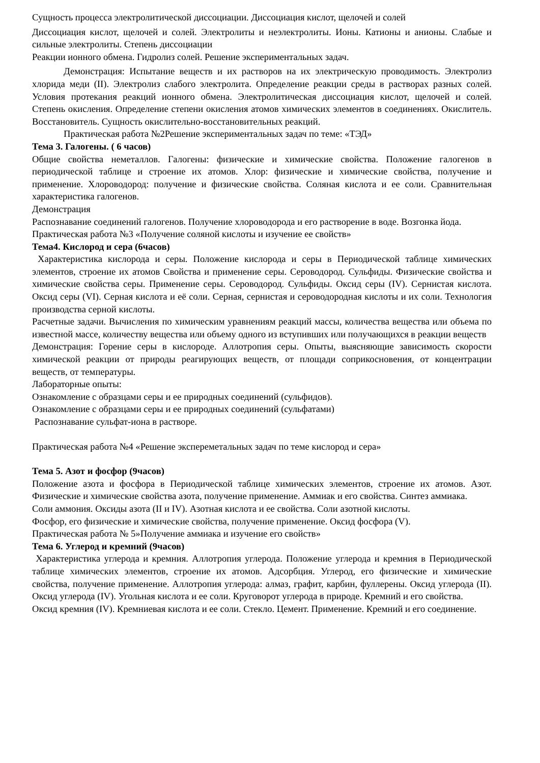Сущность процесса электролитической диссоциации. Диссоциация кислот, щелочей и солей
Диссоциация кислот, щелочей и солей. Электролиты и неэлектролиты. Ионы. Катионы и анионы. Слабые и сильные электролиты. Степень диссоциации
Реакции ионного обмена. Гидролиз солей. Решение экспериментальных задач.
Демонстрация: Испытание веществ и их растворов на их электрическую проводимость. Электролиз хлорида меди (II). Электролиз слабого электролита. Определение реакции среды в растворах разных солей. Условия протекания реакций ионного обмена. Электролитическая диссоциация кислот, щелочей и солей. Степень окисления. Определение степени окисления атомов химических элементов в соединениях. Окислитель. Восстановитель. Сущность окислительно-восстановительных реакций.
Практическая работа №2Решение экспериментальных задач по теме: «ТЭД»
Тема 3. Галогены. ( 6 часов)
Общие свойства неметаллов. Галогены: физические и химические свойства. Положение галогенов в периодической таблице и строение их атомов. Хлор: физические и химические свойства, получение и применение. Хлороводород: получение и физические свойства. Соляная кислота и ее соли. Сравнительная характеристика галогенов.
Демонстрация
Распознавание соединений галогенов. Получение хлороводорода и его растворение в воде. Возгонка йода.
Практическая работа №3 «Получение соляной кислоты и изучение ее свойств»
Тема4. Кислород и сера (6часов)
Характеристика кислорода и серы. Положение кислорода и серы в Периодической таблице химических элементов, строение их атомов Свойства и применение серы. Сероводород. Сульфиды. Физические свойства и химические свойства серы. Применение серы. Сероводород. Сульфиды. Оксид серы (IV). Сернистая кислота. Оксид серы (VI). Серная кислота и её соли. Серная, сернистая и сероводородная кислоты и их соли. Технология производства серной кислоты.
Расчетные задачи. Вычисления по химическим уравнениям реакций массы, количества вещества или объема по известной массе, количеству вещества или объему одного из вступивших или получающихся в реакции веществ
Демонстрация: Горение серы в кислороде. Аллотропия серы. Опыты, выясняющие зависимость скорости химической реакции от природы реагирующих веществ, от площади соприкосновения, от концентрации веществ, от температуры.
Лабораторные опыты:
Ознакомление с образцами серы и ее природных соединений (сульфидов).
Ознакомление с образцами серы и ее природных соединений (сульфатами)
Распознавание сульфат-иона в растворе.
Практическая работа №4 «Решение экспереметальных задач по теме кислород и сера»
Тема 5. Азот и фосфор (9часов)
Положение азота и фосфора в Периодической таблице химических элементов, строение их атомов. Азот. Физические и химические свойства азота, получение применение. Аммиак и его свойства. Синтез аммиака.
Соли аммония. Оксиды азота (II и IV). Азотная кислота и ее свойства. Соли азотной кислоты.
Фосфор, его физические и химические свойства, получение применение. Оксид фосфора (V).
Практическая работа № 5»Получение аммиака и изучение его свойств»
Тема 6. Углерод и кремний (9часов)
Характеристика углерода и кремния. Аллотропия углерода. Положение углерода и кремния в Периодической таблице химических элементов, строение их атомов. Адсорбция. Углерод, его физические и химические свойства, получение применение. Аллотропия углерода: алмаз, графит, карбин, фуллерены. Оксид углерода (II). Оксид углерода (IV). Угольная кислота и ее соли. Круговорот углерода в природе. Кремний и его свойства.
Оксид кремния (IV). Кремниевая кислота и ее соли. Стекло. Цемент. Применение. Кремний и его соединение.